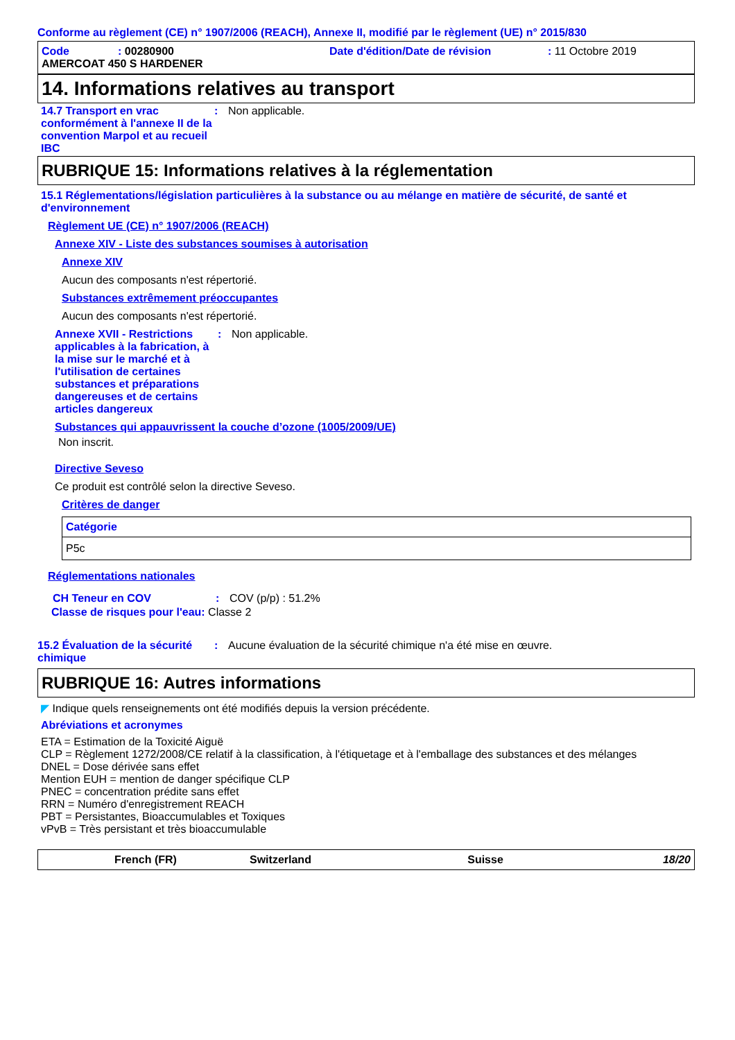Conforme au règlement (CE) n° 1907/2006 (REACH), Annexe II, modifié par le règlement (UE) n° 2015/830
Code: 00280900 Date d'édition/Date de révision: 11 Octobre 2019
AMERCOAT 450 S HARDENER
14. Informations relatives au transport
14.7 Transport en vrac conformément à l'annexe II de la convention Marpol et au recueil IBC: Non applicable.
RUBRIQUE 15: Informations relatives à la réglementation
15.1 Réglementations/législation particulières à la substance ou au mélange en matière de sécurité, de santé et d'environnement
Règlement UE (CE) n° 1907/2006 (REACH)
Annexe XIV - Liste des substances soumises à autorisation
Annexe XIV
Aucun des composants n'est répertorié.
Substances extrêmement préoccupantes
Aucun des composants n'est répertorié.
Annexe XVII - Restrictions applicables à la fabrication, à la mise sur le marché et à l'utilisation de certaines substances et préparations dangereuses et de certains articles dangereux: Non applicable.
Substances qui appauvrissent la couche d’ozone (1005/2009/UE)
Non inscrit.
Directive Seveso
Ce produit est contrôlé selon la directive Seveso.
Critères de danger
| Catégorie |
| P5c |
Réglementations nationales
CH Teneur en COV: COV (p/p) : 51.2%
Classe de risques pour l'eau: Classe 2
15.2 Évaluation de la sécurité chimique: Aucune évaluation de la sécurité chimique n'a été mise en œuvre.
RUBRIQUE 16: Autres informations
◤ Indique quels renseignements ont été modifiés depuis la version précédente.
Abréviations et acronymes
ETA = Estimation de la Toxicité Aiguë
CLP = Règlement 1272/2008/CE relatif à la classification, à l'étiquetage et à l'emballage des substances et des mélanges
DNEL = Dose dérivée sans effet
Mention EUH = mention de danger spécifique CLP
PNEC = concentration prédite sans effet
RRN = Numéro d'enregistrement REACH
PBT = Persistantes, Bioaccumulables et Toxiques
vPvB = Très persistant et très bioaccumulable
French (FR) Switzerland Suisse 18/20